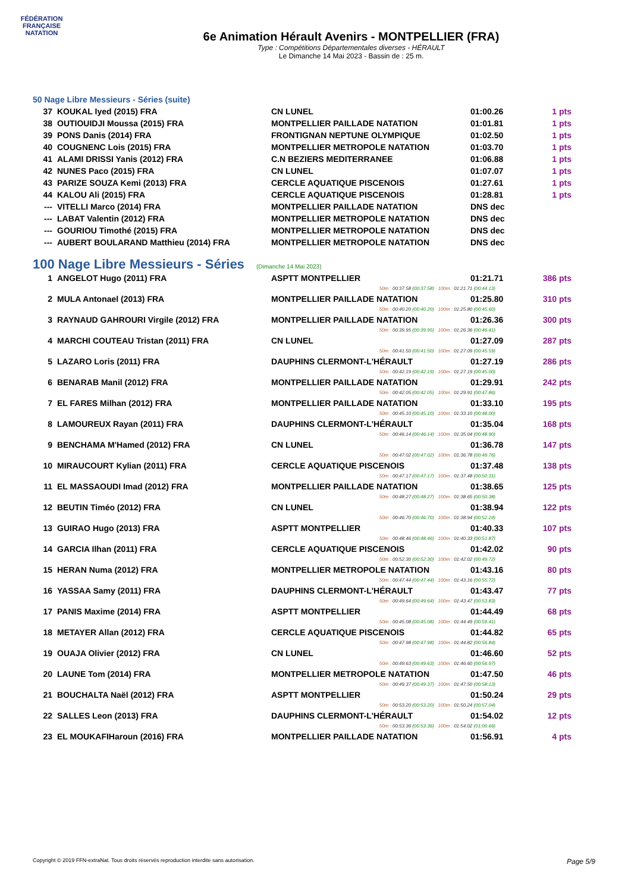FÉDÉRATION FRANÇAISE
NATATION
6e Animation Hérault Avenirs - MONTPELLIER (FRA)
Type : Compétitions Départementales diverses - HÉRAULT
Le Dimanche 14 Mai 2023 - Bassin de : 25 m.
50 Nage Libre Messieurs - Séries (suite)
| 37 | KOUKAL Iyed (2015) FRA | CN LUNEL | 01:00.26 | 1 pts |
| 38 | OUTIOUIDJI Moussa (2015) FRA | MONTPELLIER PAILLADE NATATION | 01:01.81 | 1 pts |
| 39 | PONS Danis (2014) FRA | FRONTIGNAN NEPTUNE OLYMPIQUE | 01:02.50 | 1 pts |
| 40 | COUGNENC Lois (2015) FRA | MONTPELLIER METROPOLE NATATION | 01:03.70 | 1 pts |
| 41 | ALAMI DRISSI Yanis (2012) FRA | C.N BEZIERS MEDITERRANEE | 01:06.88 | 1 pts |
| 42 | NUNES Paco (2015) FRA | CN LUNEL | 01:07.07 | 1 pts |
| 43 | PARIZE SOUZA Kemi (2013) FRA | CERCLE AQUATIQUE PISCENOIS | 01:27.61 | 1 pts |
| 44 | KALOU Ali (2015) FRA | CERCLE AQUATIQUE PISCENOIS | 01:28.81 | 1 pts |
| --- | VITELLI Marco (2014) FRA | MONTPELLIER PAILLADE NATATION | DNS dec | |
| --- | LABAT Valentin (2012) FRA | MONTPELLIER METROPOLE NATATION | DNS dec | |
| --- | GOURIOU Timothé (2015) FRA | MONTPELLIER METROPOLE NATATION | DNS dec | |
| --- | AUBERT BOULARAND Matthieu (2014) FRA | MONTPELLIER METROPOLE NATATION | DNS dec | |
100 Nage Libre Messieurs - Séries (Dimanche 14 Mai 2023)
| 1 | ANGELOT Hugo (2011) FRA | ASPTT MONTPELLIER | 01:21.71 | 386 pts |
| 50m : 00:37.58 (00:37.58) 100m : 01:21.71 (00:44.13) | | | | |
| 2 | MULA Antonael (2013) FRA | MONTPELLIER PAILLADE NATATION | 01:25.80 | 310 pts |
| 50m : 00:40.20 (00:40.20) 100m : 01:25.80 (00:45.60) | | | | |
| 3 | RAYNAUD GAHROURI Virgile (2012) FRA | MONTPELLIER PAILLADE NATATION | 01:26.36 | 300 pts |
| 50m : 00:39.95 (00:39.95) 100m : 01:26.36 (00:46.41) | | | | |
| 4 | MARCHI COUTEAU Tristan (2011) FRA | CN LUNEL | 01:27.09 | 287 pts |
| 50m : 00:41.50 (00:41.50) 100m : 01:27.09 (00:45.59) | | | | |
| 5 | LAZARO Loris (2011) FRA | DAUPHINS CLERMONT-L'HÉRAULT | 01:27.19 | 286 pts |
| 50m : 00:42.19 (00:42.19) 100m : 01:27.19 (00:45.00) | | | | |
| 6 | BENARAB Manil (2012) FRA | MONTPELLIER PAILLADE NATATION | 01:29.91 | 242 pts |
| 50m : 00:42.05 (00:42.05) 100m : 01:29.91 (00:47.86) | | | | |
| 7 | EL FARES Milhan (2012) FRA | MONTPELLIER PAILLADE NATATION | 01:33.10 | 195 pts |
| 50m : 00:45.10 (00:45.10) 100m : 01:33.10 (00:48.00) | | | | |
| 8 | LAMOUREUX Rayan (2011) FRA | DAUPHINS CLERMONT-L'HÉRAULT | 01:35.04 | 168 pts |
| 50m : 00:46.14 (00:46.14) 100m : 01:35.04 (00:48.90) | | | | |
| 9 | BENCHAMA M'Hamed (2012) FRA | CN LUNEL | 01:36.78 | 147 pts |
| 50m : 00:47.02 (00:47.02) 100m : 01:36.78 (00:49.76) | | | | |
| 10 | MIRAUCOURT Kylian (2011) FRA | CERCLE AQUATIQUE PISCENOIS | 01:37.48 | 138 pts |
| 50m : 00:47.17 (00:47.17) 100m : 01:37.48 (00:50.31) | | | | |
| 11 | EL MASSAOUDI Imad (2012) FRA | MONTPELLIER PAILLADE NATATION | 01:38.65 | 125 pts |
| 50m : 00:48.27 (00:48.27) 100m : 01:38.65 (00:50.38) | | | | |
| 12 | BEUTIN Timéo (2012) FRA | CN LUNEL | 01:38.94 | 122 pts |
| 50m : 00:46.70 (00:46.70) 100m : 01:38.94 (00:52.24) | | | | |
| 13 | GUIRAO Hugo (2013) FRA | ASPTT MONTPELLIER | 01:40.33 | 107 pts |
| 50m : 00:48.46 (00:48.46) 100m : 01:40.33 (00:51.87) | | | | |
| 14 | GARCIA Ilhan (2011) FRA | CERCLE AQUATIQUE PISCENOIS | 01:42.02 | 90 pts |
| 50m : 00:52.30 (00:52.30) 100m : 01:42.02 (00:49.72) | | | | |
| 15 | HERAN Numa (2012) FRA | MONTPELLIER METROPOLE NATATION | 01:43.16 | 80 pts |
| 50m : 00:47.44 (00:47.44) 100m : 01:43.16 (00:55.72) | | | | |
| 16 | YASSAA Samy (2011) FRA | DAUPHINS CLERMONT-L'HÉRAULT | 01:43.47 | 77 pts |
| 50m : 00:49.64 (00:49.64) 100m : 01:43.47 (00:53.83) | | | | |
| 17 | PANIS Maxime (2014) FRA | ASPTT MONTPELLIER | 01:44.49 | 68 pts |
| 50m : 00:45.08 (00:45.08) 100m : 01:44.49 (00:59.41) | | | | |
| 18 | METAYER Allan (2012) FRA | CERCLE AQUATIQUE PISCENOIS | 01:44.82 | 65 pts |
| 50m : 00:47.98 (00:47.98) 100m : 01:44.82 (00:56.84) | | | | |
| 19 | OUAJA Olivier (2012) FRA | CN LUNEL | 01:46.60 | 52 pts |
| 50m : 00:49.63 (00:49.63) 100m : 01:46.60 (00:56.97) | | | | |
| 20 | LAUNE Tom (2014) FRA | MONTPELLIER METROPOLE NATATION | 01:47.50 | 46 pts |
| 50m : 00:49.37 (00:49.37) 100m : 01:47.50 (00:58.13) | | | | |
| 21 | BOUCHALTA Naël (2012) FRA | ASPTT MONTPELLIER | 01:50.24 | 29 pts |
| 50m : 00:53.20 (00:53.20) 100m : 01:50.24 (00:57.04) | | | | |
| 22 | SALLES Leon (2013) FRA | DAUPHINS CLERMONT-L'HÉRAULT | 01:54.02 | 12 pts |
| 50m : 00:53.36 (00:53.36) 100m : 01:54.02 (01:00.66) | | | | |
| 23 | EL MOUKAFIHaroun (2016) FRA | MONTPELLIER PAILLADE NATATION | 01:56.91 | 4 pts |
Copyright © 2019 FFN-extraNat. Tous droits réservés reproduction interdite sans autorisation. Page 5/9